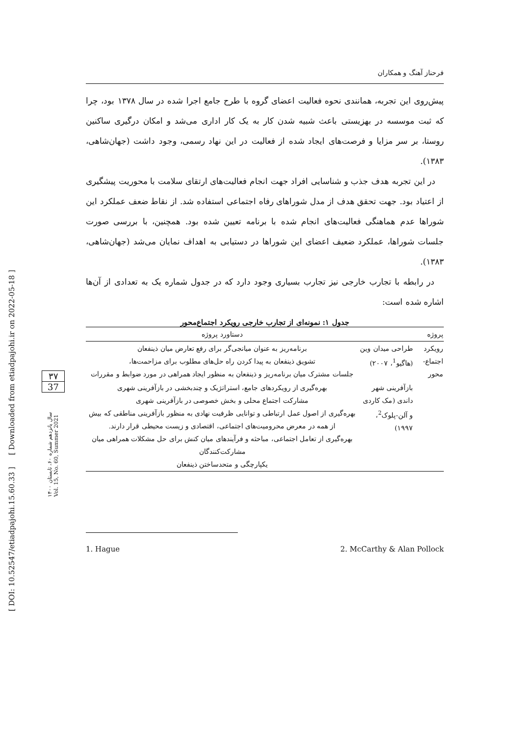[ DOI: 10.52547/etiadpajohi.15.60.33 ] [ Downloaded from etiadpajohi.ir on 2022-05-18 ]
۳۷
37
سال پانزدهم شماره ۶۰، تابستان ۱۴۰۰
Vol. 15, No. 60, Summer 2021
فرحناز آهنگ و همکاران
پیش‌روی این تجربه، همانندی نحوه فعالیت اعضای گروه با طرح جامع اجرا شده در سال ۱۳۷۸ بود، چرا که ثبت موسسه در بهزیستی باعث شبیه شدن کار به یک کار اداری می‌شد و امکان درگیری ساکنین روستا، بر سر مزایا و فرصت‌های ایجاد شده از فعالیت در این نهاد رسمی، وجود داشت (جهان‌شاهی، ۱۳۸۳).
در این تجربه هدف جذب و شناسایی افراد جهت انجام فعالیت‌های ارتقای سلامت با محوریت پیشگیری از اعتیاد بود. جهت تحقق هدف از مدل شوراهای رفاه اجتماعی استفاده شد. از نقاط ضعف عملکرد این شوراها عدم هماهنگی فعالیت‌های انجام شده با برنامه تعیین شده بود. همچنین، با بررسی صورت جلسات شوراها، عملکرد ضعیف اعضای این شوراها در دستیابی به اهداف نمایان می‌شد (جهان‌شاهی، ۱۳۸۳).
در رابطه با تجارب خارجی نیز تجارب بسیاری وجود دارد که در جدول شماره یک به تعدادی از آن‌ها اشاره شده است:
جدول ۱: نمونه‌ای از تجارب خارجی رویکرد اجتماع‌محور
| پروژه | | دستاورد پروژه |
| --- | --- | --- |
| رویکرد اجتماع-محور | طراحی میدان وین (هاگیو<sup>1</sup>، ۲۰۰۷) | برنامه‌ریز به عنوان میانجی‌گر برای رفع تعارض میان ذینفعان تشویق ذینفعان به پیدا کردن راه حل‌های مطلوب برای مزاحمت‌ها، جلسات مشترک میان برنامه‌ریز و ذینفعان به منظور ایجاد همراهی در مورد ضوابط و مقررات |
| | بازآفرینی شهر داندی (مک کاردی و آلن-پلوک<sup>2</sup>، ۱۹۹۷) | بهره‌گیری از رویکردهای جامع، استراتژیک و چندبخشی در بازآفرینی شهری مشارکت اجتماع محلی و بخش خصوصی در بازآفرینی شهری بهره‌گیری از اصول عمل ارتباطی و توانایی ظرفیت نهادی به منظور بازآفرینی مناطقی که بیش از همه در معرض محرومیت‌های اجتماعی، اقتصادی و زیست محیطی قرار دارند. بهره‌گیری از تعامل اجتماعی، مباحثه و فرآیندهای میان کنش برای حل مشکلات همراهی میان مشارکت‌کنندگان یکپارچگی و متحدساختن ذینفعان |
1. Hague 2. McCarthy & Alan Pollock